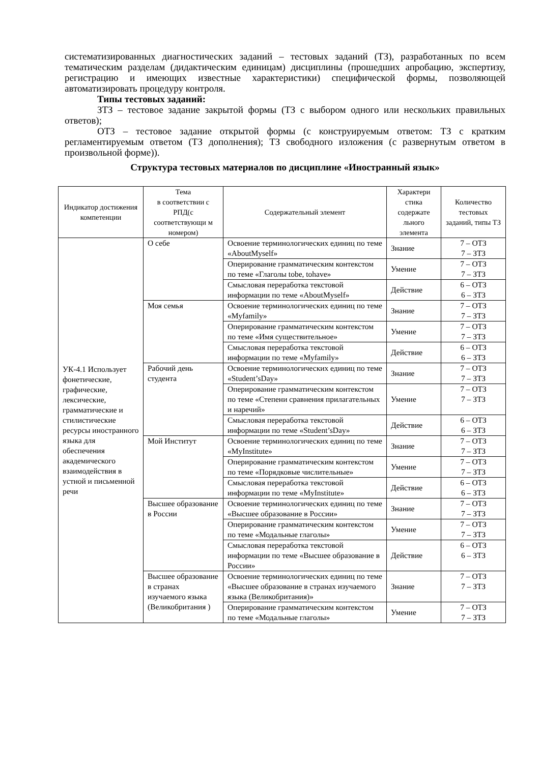систематизированных диагностических заданий – тестовых заданий (ТЗ), разработанных по всем тематическим разделам (дидактическим единицам) дисциплины (прошедших апробацию, экспертизу, регистрацию и имеющих известные характеристики) специфической формы, позволяющей автоматизировать процедуру контроля.
Типы тестовых заданий:
ЗТЗ – тестовое задание закрытой формы (ТЗ с выбором одного или нескольких правильных ответов);
ОТЗ – тестовое задание открытой формы (с конструируемым ответом: ТЗ с кратким регламентируемым ответом (ТЗ дополнения); ТЗ свободного изложения (с развернутым ответом в произвольной форме)).
Структура тестовых материалов по дисциплине «Иностранный язык»
| Индикатор достижения компетенции | Тема в соответствии с РПД(с соответствующи м номером) | Содержательный элемент | Характери стика содержате льного элемента | Количество тестовых заданий, типы ТЗ |
| --- | --- | --- | --- | --- |
| УК-4.1 Использует фонетические, графические, лексические, грамматические и стилистические ресурсы иностранного языка для обеспечения академического взаимодействия в устной и письменной речи | О себе | Освоение терминологических единиц по теме «AboutMyself» | Знание | 7 – ОТЗ 7 – ЗТЗ |
| | | Оперирование грамматическим контекстом по теме «Глаголы tobe, tohave» | Умение | 7 – ОТЗ 7 – ЗТЗ |
| | | Смысловая переработка текстовой информации по теме «AboutMyself» | Действие | 6 – ОТЗ 6 – ЗТЗ |
| | Моя семья | Освоение терминологических единиц по теме «Myfamily» | Знание | 7 – ОТЗ 7 – ЗТЗ |
| | | Оперирование грамматическим контекстом по теме «Имя существительное» | Умение | 7 – ОТЗ 7 – ЗТЗ |
| | | Смысловая переработка текстовой информации по теме «Myfamily» | Действие | 6 – ОТЗ 6 – ЗТЗ |
| | Рабочий день студента | Освоение терминологических единиц по теме «Student’sDay» | Знание | 7 – ОТЗ 7 – ЗТЗ |
| | | Оперирование грамматическим контекстом по теме «Степени сравнения прилагательных и наречий» | Умение | 7 – ОТЗ 7 – ЗТЗ |
| | | Смысловая переработка текстовой информации по теме «Student’sDay» | Действие | 6 – ОТЗ 6 – ЗТЗ |
| | Мой Институт | Освоение терминологических единиц по теме «MyInstitute» | Знание | 7 – ОТЗ 7 – ЗТЗ |
| | | Оперирование грамматическим контекстом по теме «Порядковые числительные» | Умение | 7 – ОТЗ 7 – ЗТЗ |
| | | Смысловая переработка текстовой информации по теме «MyInstitute» | Действие | 6 – ОТЗ 6 – ЗТЗ |
| | Высшее образование в России | Освоение терминологических единиц по теме «Высшее образование в России» | Знание | 7 – ОТЗ 7 – ЗТЗ |
| | | Оперирование грамматическим контекстом по теме «Модальные глаголы» | Умение | 7 – ОТЗ 7 – ЗТЗ |
| | | Смысловая переработка текстовой информации по теме «Высшее образование в России» | Действие | 6 – ОТЗ 6 – ЗТЗ |
| | Высшее образование в странах изучаемого языка (Великобритания ) | Освоение терминологических единиц по теме «Высшее образование в странах изучаемого языка (Великобритания)» | Знание | 7 – ОТЗ 7 – ЗТЗ |
| | | Оперирование грамматическим контекстом по теме «Модальные глаголы» | Умение | 7 – ОТЗ 7 – ЗТЗ |